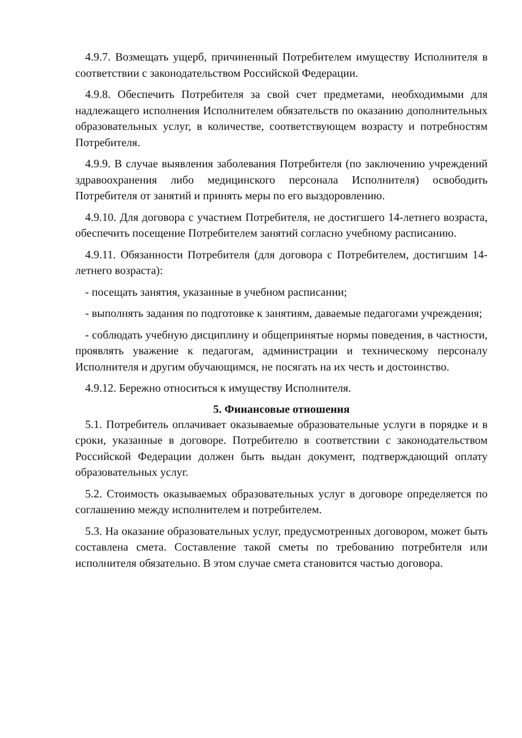4.9.7. Возмещать ущерб, причиненный Потребителем имуществу Исполнителя в соответствии с законодательством Российской Федерации.
4.9.8. Обеспечить Потребителя за свой счет предметами, необходимыми для надлежащего исполнения Исполнителем обязательств по оказанию дополнительных образовательных услуг, в количестве, соответствующем возрасту и потребностям Потребителя.
4.9.9. В случае выявления заболевания Потребителя (по заключению учреждений здравоохранения либо медицинского персонала Исполнителя) освободить Потребителя от занятий и принять меры по его выздоровлению.
4.9.10. Для договора с участием Потребителя, не достигшего 14-летнего возраста, обеспечить посещение Потребителем занятий согласно учебному расписанию.
4.9.11. Обязанности Потребителя (для договора с Потребителем, достигшим 14-летнего возраста):
- посещать занятия, указанные в учебном расписании;
- выполнять задания по подготовке к занятиям, даваемые педагогами учреждения;
- соблюдать учебную дисциплину и общепринятые нормы поведения, в частности, проявлять уважение к педагогам, администрации и техническому персоналу Исполнителя и другим обучающимся, не посягать на их честь и достоинство.
4.9.12. Бережно относиться к имуществу Исполнителя.
5. Финансовые отношения
5.1. Потребитель оплачивает оказываемые образовательные услуги в порядке и в сроки, указанные в договоре. Потребителю в соответствии с законодательством Российской Федерации должен быть выдан документ, подтверждающий оплату образовательных услуг.
5.2. Стоимость оказываемых образовательных услуг в договоре определяется по соглашению между исполнителем и потребителем.
5.3. На оказание образовательных услуг, предусмотренных договором, может быть составлена смета. Составление такой сметы по требованию потребителя или исполнителя обязательно. В этом случае смета становится частью договора.